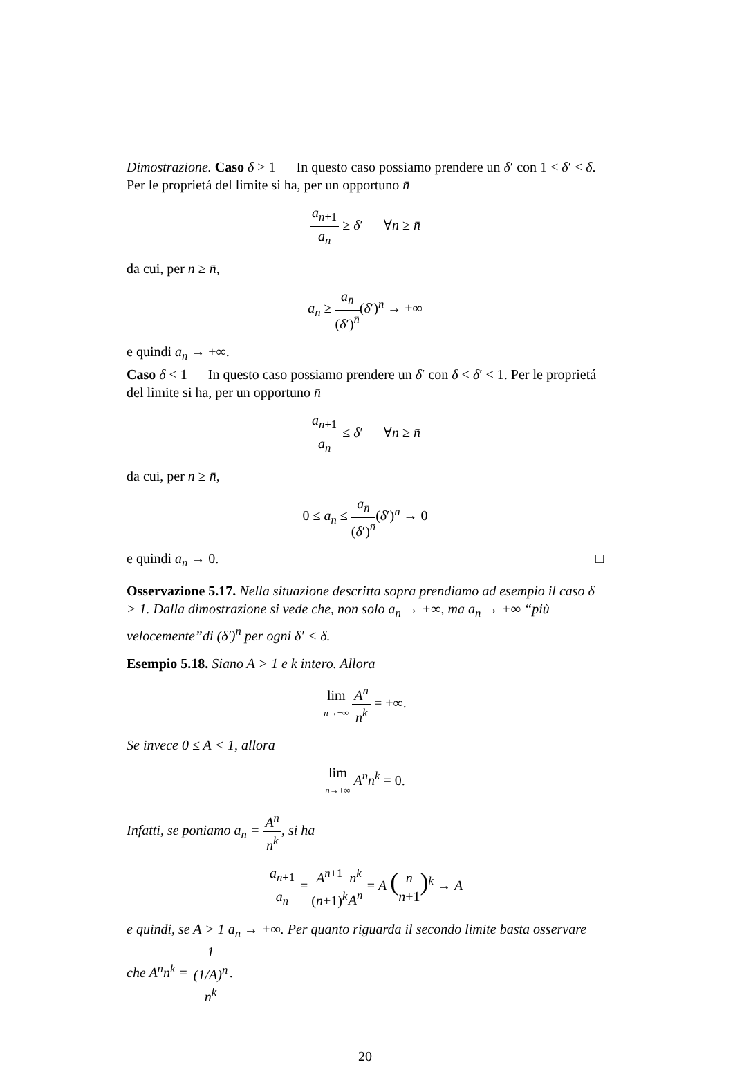Dimostrazione. Caso δ > 1 In questo caso possiamo prendere un δ′ con 1 < δ′ < δ. Per le proprietá del limite si ha, per un opportuno n̄
a<sub>n+1</sub> a<sub>n</sub> ≥ δ′ ∀n ≥ n̄
da cui, per n ≥ n̄,
a<sub>n</sub> ≥ a<sub>n̄</sub> (δ′)<sup>n̄</sup>(δ′)<sup>n</sup> → +∞
e quindi a<sub>n</sub> → +∞.
Caso δ < 1 In questo caso possiamo prendere un δ′ con δ < δ′ < 1. Per le proprietá del limite si ha, per un opportuno n̄
a<sub>n+1</sub> a<sub>n</sub> ≤ δ′ ∀n ≥ n̄
da cui, per n ≥ n̄,
0 ≤ a<sub>n</sub> ≤ a<sub>n̄</sub> (δ′)<sup>n̄</sup>(δ′)<sup>n</sup> → 0
e quindi a<sub>n</sub> → 0. □
Osservazione 5.17. Nella situazione descritta sopra prendiamo ad esempio il caso δ > 1. Dalla dimostrazione si vede che, non solo a<sub>n</sub> → +∞, ma a<sub>n</sub> → +∞ “più velocemente”di (δ′)<sup>n</sup> per ogni δ′ < δ.
Esempio 5.18. Siano A > 1 e k intero. Allora
lim n→+∞ A<sup>n</sup> n<sup>k</sup> = +∞.
Se invece 0 ≤ A < 1, allora
lim n→+∞ A<sup>n</sup>n<sup>k</sup> = 0.
Infatti, se poniamo a<sub>n</sub> = A<sup>n</sup> n<sup>k</sup>, si ha
a<sub>n+1</sub> a<sub>n</sub> = A<sup>n+1</sup> (n+1)<sup>k</sup> n<sup>k</sup> A<sup>n</sup> = A (n n+1)<sup>k</sup> → A
e quindi, se A > 1 a<sub>n</sub> → +∞. Per quanto riguarda il secondo limite basta osservare che A<sup>n</sup>n<sup>k</sup> = 1
(1/A)<sup>n</sup> n<sup>k</sup>.
20